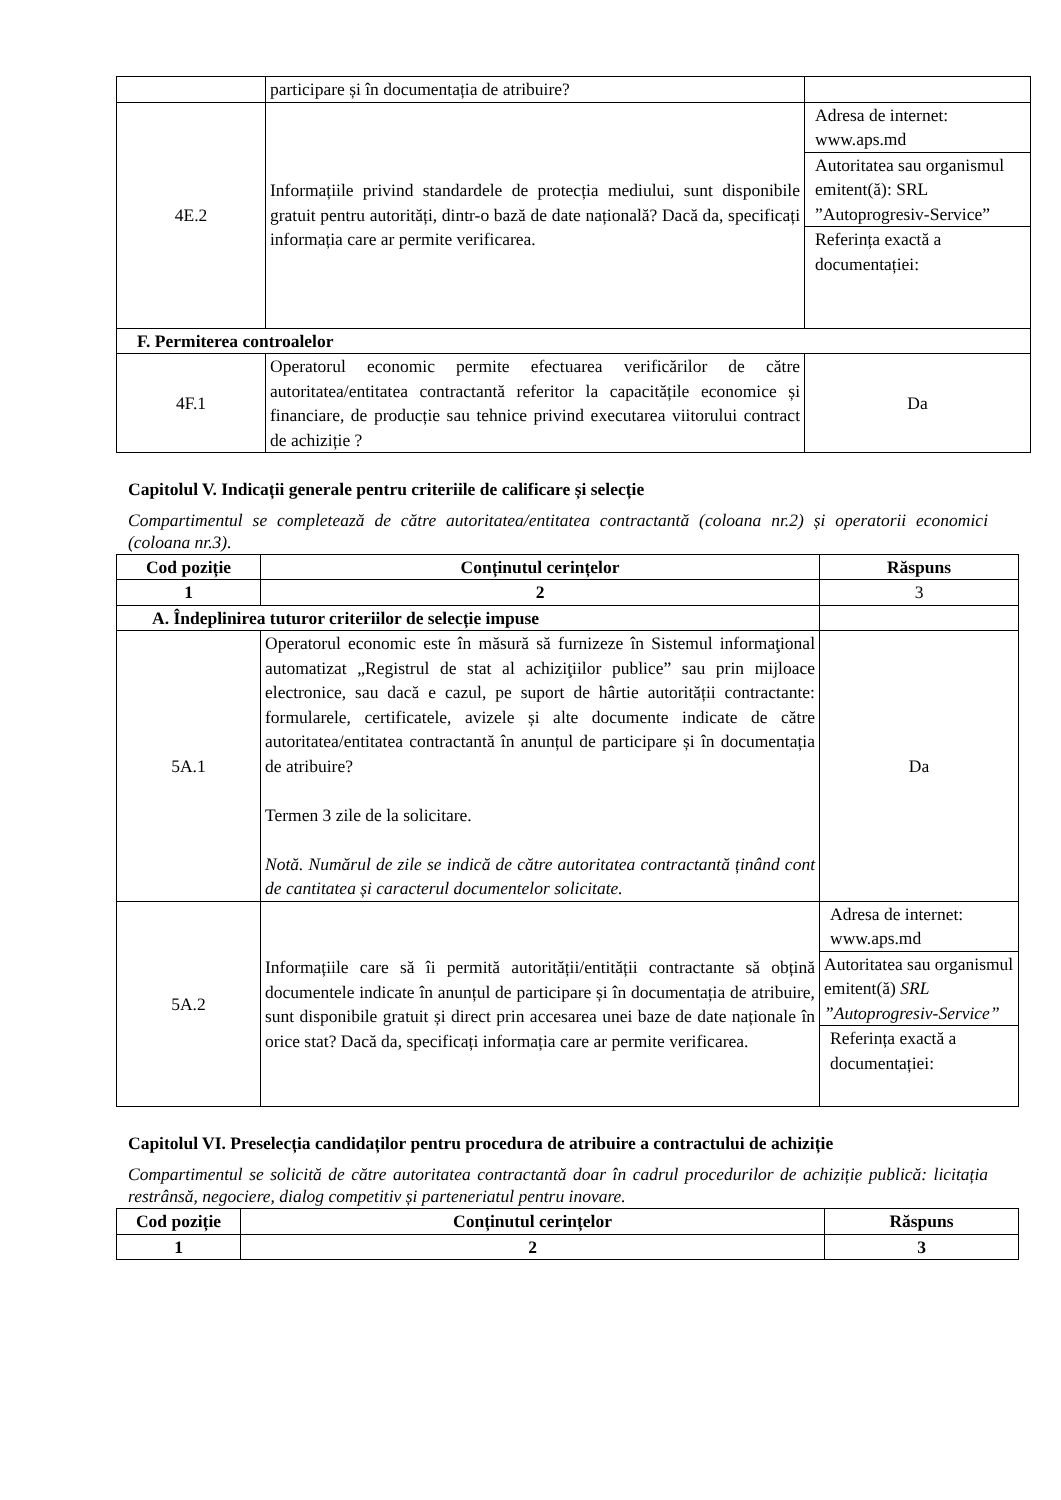| | participare și în documentația de atribuire? | |
| 4E.2 | Informațiile privind standardele de protecția mediului, sunt disponibile gratuit pentru autorități, dintr-o bază de date națională? Dacă da, specificați informația care ar permite verificarea. | Adresa de internet: www.aps.md Autoritatea sau organismul emitent(ă): SRL ”Autoprogresiv-Service” Referința exactă a documentației: |
| F. Permiterea controalelor | | |
| 4F.1 | Operatorul economic permite efectuarea verificărilor de către autoritatea/entitatea contractantă referitor la capacitățile economice și financiare, de producție sau tehnice privind executarea viitorului contract de achiziție ? | Da |
Capitolul V. Indicații generale pentru criteriile de calificare și selecție
Compartimentul se completează de către autoritatea/entitatea contractantă (coloana nr.2) și operatorii economici (coloana nr.3).
| Cod poziție | Conținutul cerințelor | Răspuns |
| --- | --- | --- |
| 1 | 2 | 3 |
| A. Îndeplinirea tuturor criteriilor de selecție impuse | | |
| 5A.1 | Operatorul economic este în măsură să furnizeze în Sistemul informaţional automatizat „Registrul de stat al achiziţiilor publice” sau prin mijloace electronice, sau dacă e cazul, pe suport de hârtie autorității contractante: formularele, certificatele, avizele și alte documente indicate de către autoritatea/entitatea contractantă în anunțul de participare și în documentația de atribuire? Termen 3 zile de la solicitare. Notă. Numărul de zile se indică de către autoritatea contractantă ținând cont de cantitatea și caracterul documentelor solicitate. | Da |
| 5A.2 | Informațiile care să îi permită autorității/entității contractante să obțină documentele indicate în anunțul de participare și în documentația de atribuire, sunt disponibile gratuit și direct prin accesarea unei baze de date naționale în orice stat? Dacă da, specificați informația care ar permite verificarea. | Adresa de internet: www.aps.md Autoritatea sau organismul emitent(ă) SRL ”Autoprogresiv-Service” Referința exactă a documentației: |
Capitolul VI. Preselecția candidaților pentru procedura de atribuire a contractului de achiziție
Compartimentul se solicită de către autoritatea contractantă doar în cadrul procedurilor de achiziție publică: licitația restrânsă, negociere, dialog competitiv și parteneriatul pentru inovare.
| Cod poziție | Conținutul cerințelor | Răspuns |
| --- | --- | --- |
| 1 | 2 | 3 |